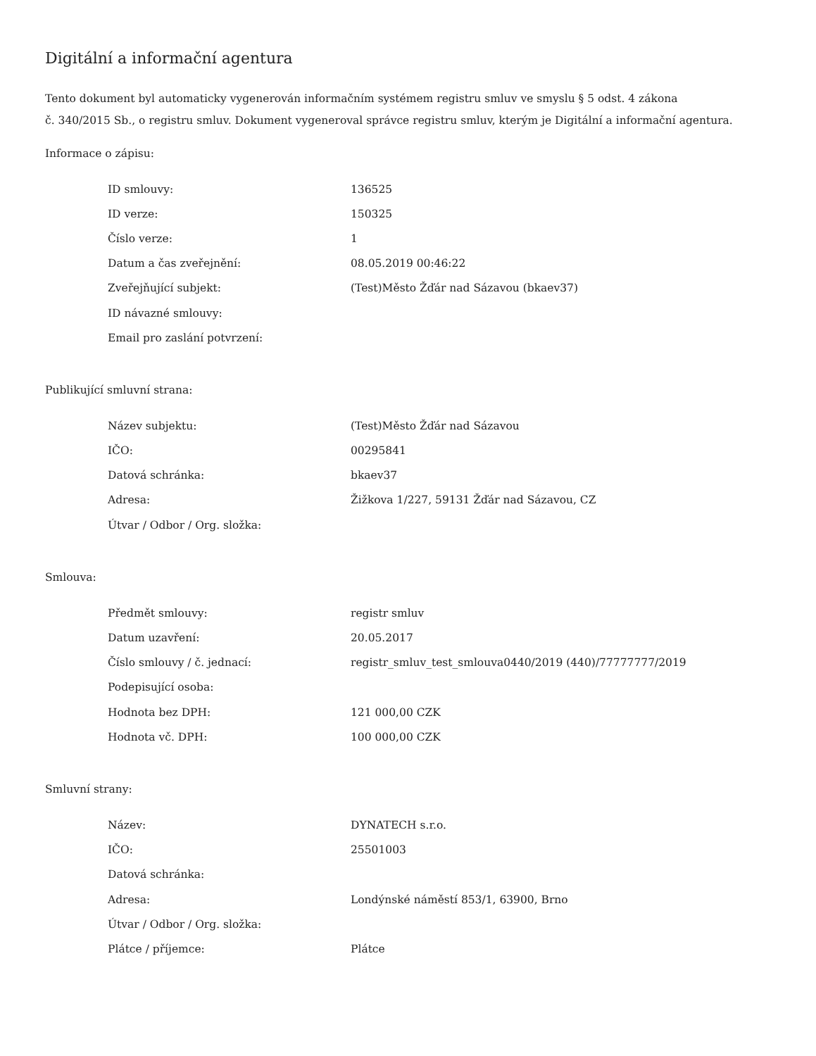Digitální a informační agentura
Tento dokument byl automaticky vygenerován informačním systémem registru smluv ve smyslu § 5 odst. 4 zákona
č. 340/2015 Sb., o registru smluv. Dokument vygeneroval správce registru smluv, kterým je Digitální a informační agentura.
Informace o zápisu:
| ID smlouvy: | 136525 |
| ID verze: | 150325 |
| Číslo verze: | 1 |
| Datum a čas zveřejnění: | 08.05.2019 00:46:22 |
| Zveřejňující subjekt: | (Test)Město Žďár nad Sázavou (bkaev37) |
| ID návazné smlouvy: | |
| Email pro zaslání potvrzení: | |
Publikující smluvní strana:
| Název subjektu: | (Test)Město Žďár nad Sázavou |
| IČO: | 00295841 |
| Datová schránka: | bkaev37 |
| Adresa: | Žižkova 1/227, 59131 Žďár nad Sázavou, CZ |
| Útvar / Odbor / Org. složka: | |
Smlouva:
| Předmět smlouvy: | registr smluv |
| Datum uzavření: | 20.05.2017 |
| Číslo smlouvy / č. jednací: | registr_smluv_test_smlouva0440/2019 (440)/77777777/2019 |
| Podepisující osoba: | |
| Hodnota bez DPH: | 121 000,00 CZK |
| Hodnota vč. DPH: | 100 000,00 CZK |
Smluvní strany:
| Název: | DYNATECH s.r.o. |
| IČO: | 25501003 |
| Datová schránka: | |
| Adresa: | Londýnské náměstí 853/1, 63900, Brno |
| Útvar / Odbor / Org. složka: | |
| Plátce / příjemce: | Plátce |